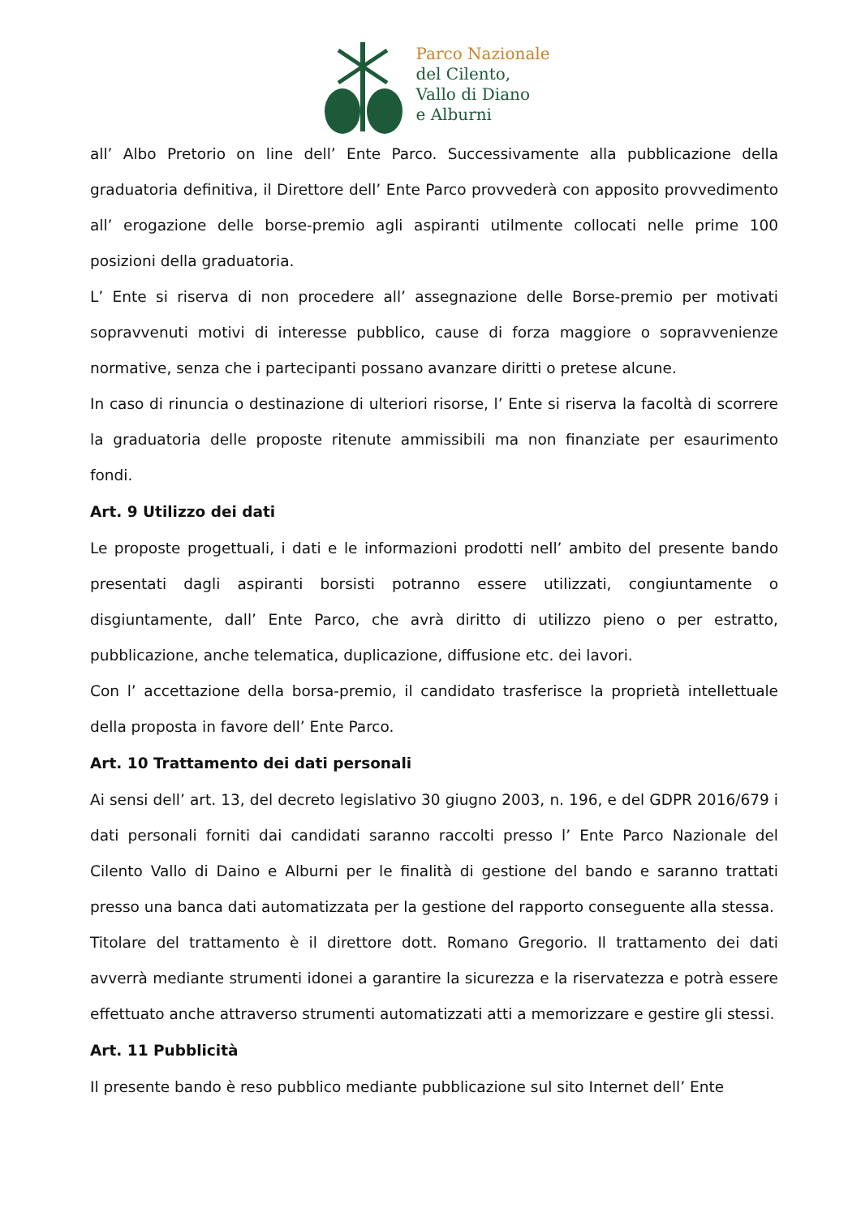Parco Nazionale
del Cilento,
Vallo di Diano
e Alburni
all’ Albo Pretorio on line dell’ Ente Parco. Successivamente alla pubblicazione della graduatoria definitiva, il Direttore dell’ Ente Parco provvederà con apposito provvedimento all’ erogazione delle borse-premio agli aspiranti utilmente collocati nelle prime 100 posizioni della graduatoria.
L’ Ente si riserva di non procedere all’ assegnazione delle Borse-premio per motivati sopravvenuti motivi di interesse pubblico, cause di forza maggiore o sopravvenienze normative, senza che i partecipanti possano avanzare diritti o pretese alcune.
In caso di rinuncia o destinazione di ulteriori risorse, l’ Ente si riserva la facoltà di scorrere la graduatoria delle proposte ritenute ammissibili ma non finanziate per esaurimento fondi.
Art. 9 Utilizzo dei dati
Le proposte progettuali, i dati e le informazioni prodotti nell’ ambito del presente bando presentati dagli aspiranti borsisti potranno essere utilizzati, congiuntamente o disgiuntamente, dall’ Ente Parco, che avrà diritto di utilizzo pieno o per estratto, pubblicazione, anche telematica, duplicazione, diffusione etc. dei lavori.
Con l’ accettazione della borsa-premio, il candidato trasferisce la proprietà intellettuale della proposta in favore dell’ Ente Parco.
Art. 10 Trattamento dei dati personali
Ai sensi dell’ art. 13, del decreto legislativo 30 giugno 2003, n. 196, e del GDPR 2016/679 i dati personali forniti dai candidati saranno raccolti presso l’ Ente Parco Nazionale del Cilento Vallo di Daino e Alburni per le finalità di gestione del bando e saranno trattati presso una banca dati automatizzata per la gestione del rapporto conseguente alla stessa.
Titolare del trattamento è il direttore dott. Romano Gregorio. Il trattamento dei dati avverrà mediante strumenti idonei a garantire la sicurezza e la riservatezza e potrà essere effettuato anche attraverso strumenti automatizzati atti a memorizzare e gestire gli stessi.
Art. 11 Pubblicità
Il presente bando è reso pubblico mediante pubblicazione sul sito Internet dell’ Ente